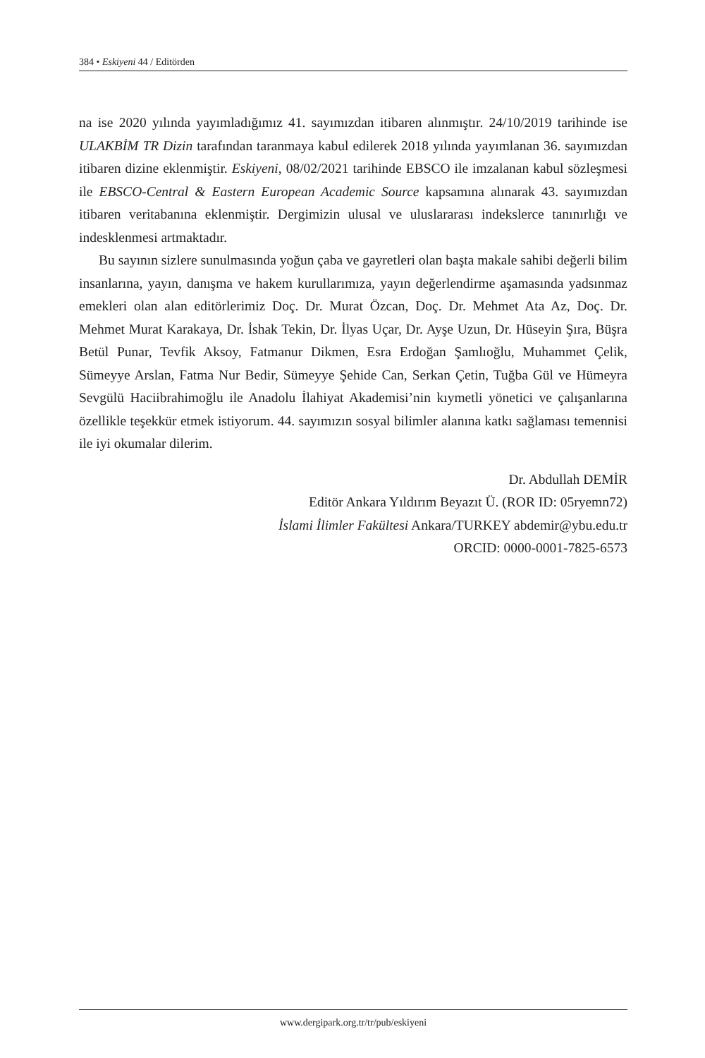384 • Eskiyeni 44 / Editörden
na ise 2020 yılında yayımladığımız 41. sayımızdan itibaren alınmıştır. 24/10/2019 tarihinde ise ULAKBİM TR Dizin tarafından taranmaya kabul edilerek 2018 yılında yayımlanan 36. sayımızdan itibaren dizine eklenmiştir. Eskiyeni, 08/02/2021 tarihinde EBSCO ile imzalanan kabul sözleşmesi ile EBSCO-Central & Eastern European Academic Source kapsamına alınarak 43. sayımızdan itibaren veritabanına eklenmiştir. Dergimizin ulusal ve uluslararası indekslerce tanınırlığı ve indesklenmesi artmaktadır.
Bu sayının sizlere sunulmasında yoğun çaba ve gayretleri olan başta makale sahibi değerli bilim insanlarına, yayın, danışma ve hakem kurullarımıza, yayın değerlendirme aşamasında yadsınmaz emekleri olan alan editörlerimiz Doç. Dr. Murat Özcan, Doç. Dr. Mehmet Ata Az, Doç. Dr. Mehmet Murat Karakaya, Dr. İshak Tekin, Dr. İlyas Uçar, Dr. Ayşe Uzun, Dr. Hüseyin Şıra, Büşra Betül Punar, Tevfik Aksoy, Fatmanur Dikmen, Esra Erdoğan Şamlıoğlu, Muhammet Çelik, Sümeyye Arslan, Fatma Nur Bedir, Sümeyye Şehide Can, Serkan Çetin, Tuğba Gül ve Hümeyra Sevgülü Haciibrahimoğlu ile Anadolu İlahiyat Akademisi’nin kıymetli yönetici ve çalışanlarına özellikle teşekkür etmek istiyorum. 44. sayımızın sosyal bilimler alanına katkı sağlaması temennisi ile iyi okumalar dilerim.
Dr. Abdullah DEMİR
Editör Ankara Yıldırım Beyazıt Ü. (ROR ID: 05ryemn72)
İslami İlimler Fakültesi Ankara/TURKEY abdemir@ybu.edu.tr
ORCID: 0000-0001-7825-6573
www.dergipark.org.tr/tr/pub/eskiyeni